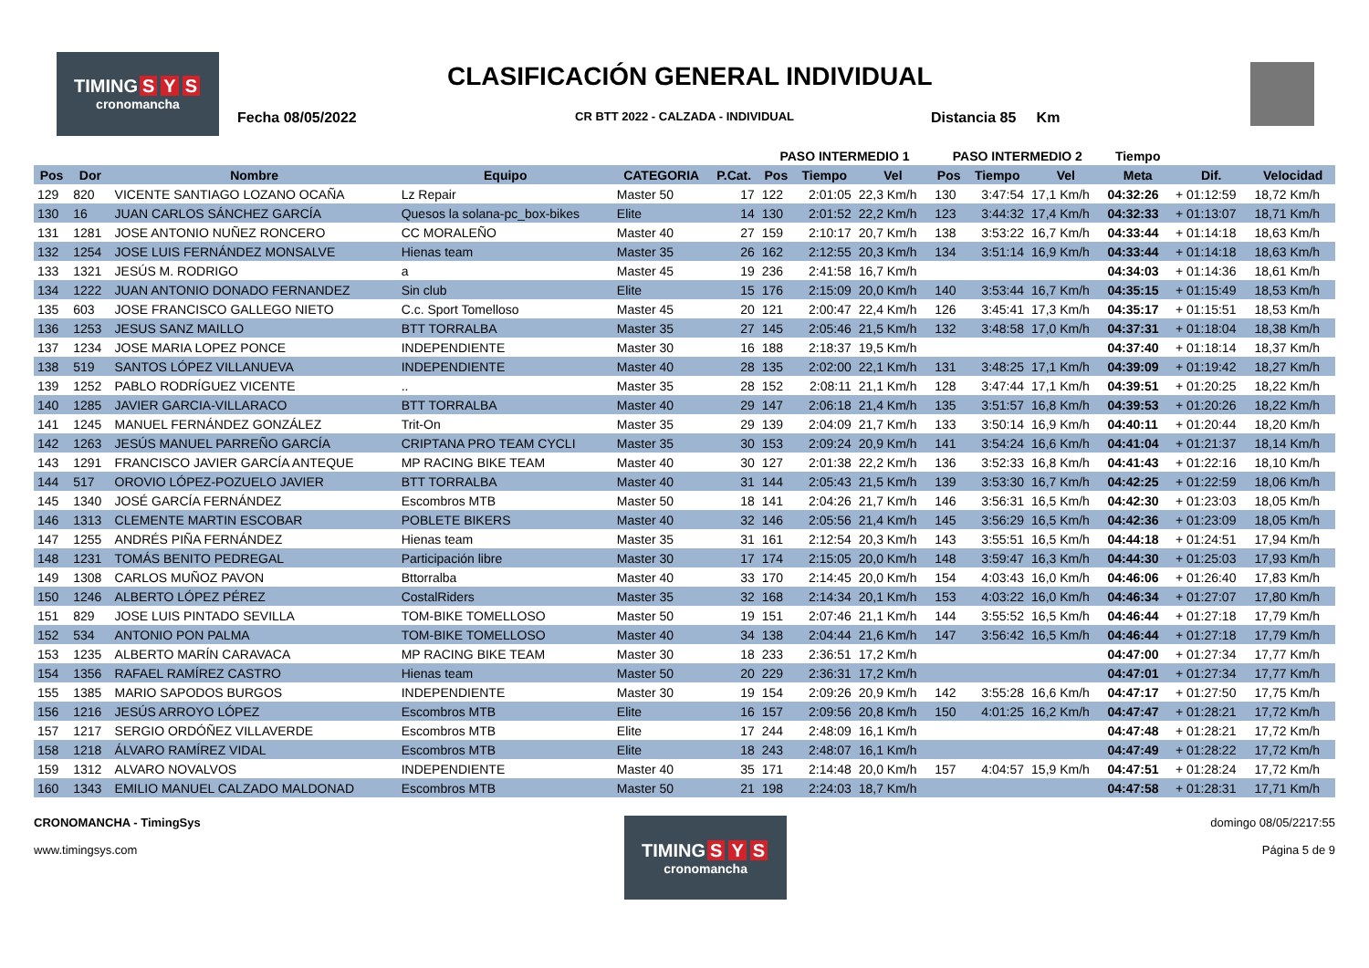TIMING S Y S
cronomancha
CLASIFICACIÓN GENERAL INDIVIDUAL
Fecha 08/05/2022
CR BTT 2022 - CALZADA - INDIVIDUAL
Distancia 85 Km
| | | | | | | PASO INTERMEDIO 1 | | | PASO INTERMEDIO 2 | | | Tiempo | | |
| --- | --- | --- | --- | --- | --- | --- | --- | --- | --- | --- | --- | --- | --- | --- |
| Pos | Dor | Nombre | Equipo | CATEGORIA | P.Cat. | Pos | Tiempo | Vel | Pos | Tiempo | Vel | Meta | Dif. | Velocidad |
| 129 | 820 | VICENTE SANTIAGO LOZANO OCAÑA | Lz Repair | Master 50 | 17 | 122 | 2:01:05 | 22,3 Km/h | 130 | 3:47:54 | 17,1 Km/h | 04:32:26 | + 01:12:59 | 18,72 Km/h |
| 130 | 16 | JUAN CARLOS SÁNCHEZ GARCÍA | Quesos la solana-pc_box-bikes | Elite | 14 | 130 | 2:01:52 | 22,2 Km/h | 123 | 3:44:32 | 17,4 Km/h | 04:32:33 | + 01:13:07 | 18,71 Km/h |
| 131 | 1281 | JOSE ANTONIO NUÑEZ RONCERO | CC MORALEÑO | Master 40 | 27 | 159 | 2:10:17 | 20,7 Km/h | 138 | 3:53:22 | 16,7 Km/h | 04:33:44 | + 01:14:18 | 18,63 Km/h |
| 132 | 1254 | JOSE LUIS FERNÁNDEZ MONSALVE | Hienas team | Master 35 | 26 | 162 | 2:12:55 | 20,3 Km/h | 134 | 3:51:14 | 16,9 Km/h | 04:33:44 | + 01:14:18 | 18,63 Km/h |
| 133 | 1321 | JESÚS M. RODRIGO | a | Master 45 | 19 | 236 | 2:41:58 | 16,7 Km/h | | | | 04:34:03 | + 01:14:36 | 18,61 Km/h |
| 134 | 1222 | JUAN ANTONIO DONADO FERNANDEZ | Sin club | Elite | 15 | 176 | 2:15:09 | 20,0 Km/h | 140 | 3:53:44 | 16,7 Km/h | 04:35:15 | + 01:15:49 | 18,53 Km/h |
| 135 | 603 | JOSE FRANCISCO GALLEGO NIETO | C.c. Sport Tomelloso | Master 45 | 20 | 121 | 2:00:47 | 22,4 Km/h | 126 | 3:45:41 | 17,3 Km/h | 04:35:17 | + 01:15:51 | 18,53 Km/h |
| 136 | 1253 | JESUS SANZ MAILLO | BTT TORRALBA | Master 35 | 27 | 145 | 2:05:46 | 21,5 Km/h | 132 | 3:48:58 | 17,0 Km/h | 04:37:31 | + 01:18:04 | 18,38 Km/h |
| 137 | 1234 | JOSE MARIA LOPEZ PONCE | INDEPENDIENTE | Master 30 | 16 | 188 | 2:18:37 | 19,5 Km/h | | | | 04:37:40 | + 01:18:14 | 18,37 Km/h |
| 138 | 519 | SANTOS LÓPEZ VILLANUEVA | INDEPENDIENTE | Master 40 | 28 | 135 | 2:02:00 | 22,1 Km/h | 131 | 3:48:25 | 17,1 Km/h | 04:39:09 | + 01:19:42 | 18,27 Km/h |
| 139 | 1252 | PABLO RODRÍGUEZ VICENTE | .. | Master 35 | 28 | 152 | 2:08:11 | 21,1 Km/h | 128 | 3:47:44 | 17,1 Km/h | 04:39:51 | + 01:20:25 | 18,22 Km/h |
| 140 | 1285 | JAVIER GARCIA-VILLARACO | BTT TORRALBA | Master 40 | 29 | 147 | 2:06:18 | 21,4 Km/h | 135 | 3:51:57 | 16,8 Km/h | 04:39:53 | + 01:20:26 | 18,22 Km/h |
| 141 | 1245 | MANUEL FERNÁNDEZ GONZÁLEZ | Trit-On | Master 35 | 29 | 139 | 2:04:09 | 21,7 Km/h | 133 | 3:50:14 | 16,9 Km/h | 04:40:11 | + 01:20:44 | 18,20 Km/h |
| 142 | 1263 | JESÚS MANUEL PARREÑO GARCÍA | CRIPTANA PRO TEAM CYCLI | Master 35 | 30 | 153 | 2:09:24 | 20,9 Km/h | 141 | 3:54:24 | 16,6 Km/h | 04:41:04 | + 01:21:37 | 18,14 Km/h |
| 143 | 1291 | FRANCISCO JAVIER GARCÍA ANTEQUE | MP RACING BIKE TEAM | Master 40 | 30 | 127 | 2:01:38 | 22,2 Km/h | 136 | 3:52:33 | 16,8 Km/h | 04:41:43 | + 01:22:16 | 18,10 Km/h |
| 144 | 517 | OROVIO LÓPEZ-POZUELO JAVIER | BTT TORRALBA | Master 40 | 31 | 144 | 2:05:43 | 21,5 Km/h | 139 | 3:53:30 | 16,7 Km/h | 04:42:25 | + 01:22:59 | 18,06 Km/h |
| 145 | 1340 | JOSÉ GARCÍA FERNÁNDEZ | Escombros MTB | Master 50 | 18 | 141 | 2:04:26 | 21,7 Km/h | 146 | 3:56:31 | 16,5 Km/h | 04:42:30 | + 01:23:03 | 18,05 Km/h |
| 146 | 1313 | CLEMENTE MARTIN ESCOBAR | POBLETE BIKERS | Master 40 | 32 | 146 | 2:05:56 | 21,4 Km/h | 145 | 3:56:29 | 16,5 Km/h | 04:42:36 | + 01:23:09 | 18,05 Km/h |
| 147 | 1255 | ANDRÉS PIÑA FERNÁNDEZ | Hienas team | Master 35 | 31 | 161 | 2:12:54 | 20,3 Km/h | 143 | 3:55:51 | 16,5 Km/h | 04:44:18 | + 01:24:51 | 17,94 Km/h |
| 148 | 1231 | TOMÁS BENITO PEDREGAL | Participación libre | Master 30 | 17 | 174 | 2:15:05 | 20,0 Km/h | 148 | 3:59:47 | 16,3 Km/h | 04:44:30 | + 01:25:03 | 17,93 Km/h |
| 149 | 1308 | CARLOS MUÑOZ PAVON | Bttorralba | Master 40 | 33 | 170 | 2:14:45 | 20,0 Km/h | 154 | 4:03:43 | 16,0 Km/h | 04:46:06 | + 01:26:40 | 17,83 Km/h |
| 150 | 1246 | ALBERTO LÓPEZ PÉREZ | CostalRiders | Master 35 | 32 | 168 | 2:14:34 | 20,1 Km/h | 153 | 4:03:22 | 16,0 Km/h | 04:46:34 | + 01:27:07 | 17,80 Km/h |
| 151 | 829 | JOSE LUIS PINTADO SEVILLA | TOM-BIKE TOMELLOSO | Master 50 | 19 | 151 | 2:07:46 | 21,1 Km/h | 144 | 3:55:52 | 16,5 Km/h | 04:46:44 | + 01:27:18 | 17,79 Km/h |
| 152 | 534 | ANTONIO PON PALMA | TOM-BIKE TOMELLOSO | Master 40 | 34 | 138 | 2:04:44 | 21,6 Km/h | 147 | 3:56:42 | 16,5 Km/h | 04:46:44 | + 01:27:18 | 17,79 Km/h |
| 153 | 1235 | ALBERTO MARÍN CARAVACA | MP RACING BIKE TEAM | Master 30 | 18 | 233 | 2:36:51 | 17,2 Km/h | | | | 04:47:00 | + 01:27:34 | 17,77 Km/h |
| 154 | 1356 | RAFAEL RAMÍREZ CASTRO | Hienas team | Master 50 | 20 | 229 | 2:36:31 | 17,2 Km/h | | | | 04:47:01 | + 01:27:34 | 17,77 Km/h |
| 155 | 1385 | MARIO SAPODOS BURGOS | INDEPENDIENTE | Master 30 | 19 | 154 | 2:09:26 | 20,9 Km/h | 142 | 3:55:28 | 16,6 Km/h | 04:47:17 | + 01:27:50 | 17,75 Km/h |
| 156 | 1216 | JESÚS ARROYO LÓPEZ | Escombros MTB | Elite | 16 | 157 | 2:09:56 | 20,8 Km/h | 150 | 4:01:25 | 16,2 Km/h | 04:47:47 | + 01:28:21 | 17,72 Km/h |
| 157 | 1217 | SERGIO ORDÓÑEZ VILLAVERDE | Escombros MTB | Elite | 17 | 244 | 2:48:09 | 16,1 Km/h | | | | 04:47:48 | + 01:28:21 | 17,72 Km/h |
| 158 | 1218 | ÁLVARO RAMÍREZ VIDAL | Escombros MTB | Elite | 18 | 243 | 2:48:07 | 16,1 Km/h | | | | 04:47:49 | + 01:28:22 | 17,72 Km/h |
| 159 | 1312 | ALVARO NOVALVOS | INDEPENDIENTE | Master 40 | 35 | 171 | 2:14:48 | 20,0 Km/h | 157 | 4:04:57 | 15,9 Km/h | 04:47:51 | + 01:28:24 | 17,72 Km/h |
| 160 | 1343 | EMILIO MANUEL CALZADO MALDONAD | Escombros MTB | Master 50 | 21 | 198 | 2:24:03 | 18,7 Km/h | | | | 04:47:58 | + 01:28:31 | 17,71 Km/h |
CRONOMANCHA - TimingSys
www.timingsys.com
TIMING S Y S
cronomancha
domingo 08/05/2217:55
Página 5 de 9